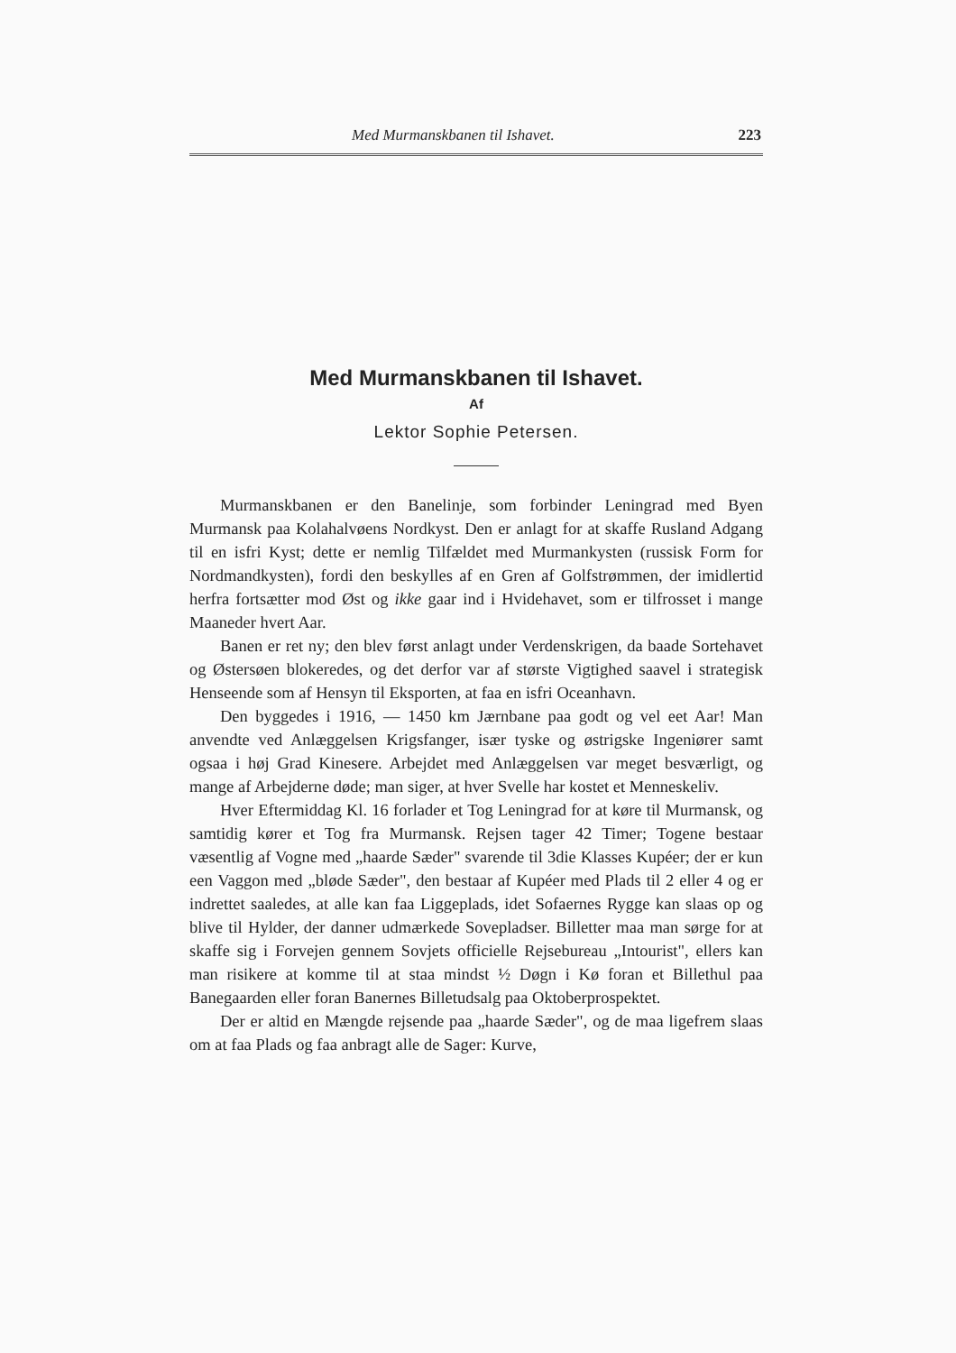Med Murmanskbanen til Ishavet. 223
Med Murmanskbanen til Ishavet.
Af
Lektor Sophie Petersen.
Murmanskbanen er den Banelinje, som forbinder Leningrad med Byen Murmansk paa Kolahalvøens Nordkyst. Den er anlagt for at skaffe Rusland Adgang til en isfri Kyst; dette er nemlig Tilfældet med Murmankysten (russisk Form for Nordmandkysten), fordi den beskylles af en Gren af Golfstrømmen, der imidlertid herfra fortsætter mod Øst og ikke gaar ind i Hvidehavet, som er tilfrosset i mange Maaneder hvert Aar.
Banen er ret ny; den blev først anlagt under Verdenskrigen, da baade Sortehavet og Østersøen blokeredes, og det derfor var af største Vigtighed saavel i strategisk Henseende som af Hensyn til Eksporten, at faa en isfri Oceanhavn.
Den byggedes i 1916, — 1450 km Jærnbane paa godt og vel eet Aar! Man anvendte ved Anlæggelsen Krigsfanger, især tyske og østrigske Ingeniører samt ogsaa i høj Grad Kinesere. Arbejdet med Anlæggelsen var meget besværligt, og mange af Arbejderne døde; man siger, at hver Svelle har kostet et Menneskeliv.
Hver Eftermiddag Kl. 16 forlader et Tog Leningrad for at køre til Murmansk, og samtidig kører et Tog fra Murmansk. Rejsen tager 42 Timer; Togene bestaar væsentlig af Vogne med „haarde Sæder" svarende til 3die Klasses Kupéer; der er kun een Vaggon med „bløde Sæder", den bestaar af Kupéer med Plads til 2 eller 4 og er indrettet saaledes, at alle kan faa Liggeplads, idet Sofaernes Rygge kan slaas op og blive til Hylder, der danner udmærkede Sovepladser. Billetter maa man sørge for at skaffe sig i Forvejen gennem Sovjets officielle Rejsebureau „Intourist", ellers kan man risikere at komme til at staa mindst ½ Døgn i Kø foran et Billethul paa Banegaarden eller foran Banernes Billetudsalg paa Oktoberprospektet.
Der er altid en Mængde rejsende paa „haarde Sæder", og de maa ligefrem slaas om at faa Plads og faa anbragt alle de Sager: Kurve,